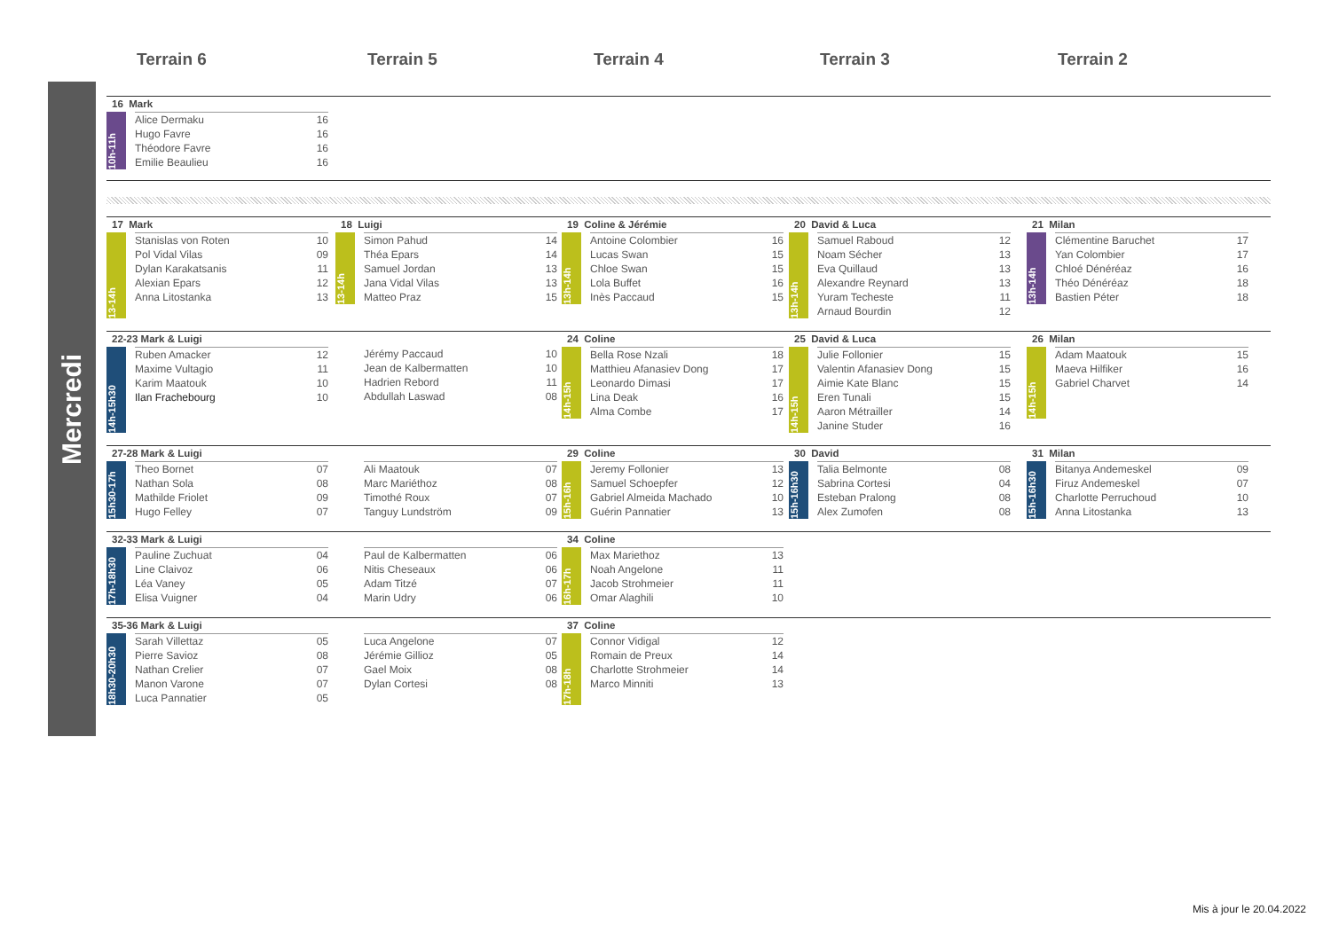Terrain 6
Terrain 5
Terrain 4
Terrain 3
Terrain 2
Mercredi
16 Mark
10h-11h
| Alice Dermaku | 16 |
| Hugo Favre | 16 |
| Théodore Favre | 16 |
| Emilie Beaulieu | 16 |
17 Mark
13-14h
| Stanislas von Roten | 10 |
| Pol Vidal Vilas | 09 |
| Dylan Karakatsanis | 11 |
| Alexian Epars | 12 |
| Anna Litostanka | 13 |
18 Luigi
13-14h
| Simon Pahud | 14 |
| Théa Epars | 14 |
| Samuel Jordan | 13 |
| Jana Vidal Vilas | 13 |
| Matteo Praz | 15 |
19 Coline & Jérémie
13h-14h
| Antoine Colombier | 16 |
| Lucas Swan | 15 |
| Chloe Swan | 15 |
| Lola Buffet | 16 |
| Inès Paccaud | 15 |
20 David & Luca
13h-14h
| Samuel Raboud | 12 |
| Noam Sécher | 13 |
| Eva Quillaud | 13 |
| Alexandre Reynard | 13 |
| Yuram Techeste | 11 |
| Arnaud Bourdin | 12 |
21 Milan
13h-14h
| Clémentine Baruchet | 17 |
| Yan Colombier | 17 |
| Chloé Dénéréaz | 16 |
| Théo Dénéréaz | 18 |
| Bastien Péter | 18 |
22-23 Mark & Luigi
14h-15h30
| Ruben Amacker | 12 |
| Maxime Vultagio | 11 |
| Karim Maatouk | 10 |
| Ilan Frachebourg | 10 |
| Jérémy Paccaud | 10 |
| Jean de Kalbermatten | 10 |
| Hadrien Rebord | 11 |
| Abdullah Laswad | 08 |
24 Coline
14h-15h
| Bella Rose Nzali | 18 |
| Matthieu Afanasiev Dong | 17 |
| Leonardo Dimasi | 17 |
| Lina Deak | 16 |
| Alma Combe | 17 |
25 David & Luca
14h-15h
| Julie Follonier | 15 |
| Valentin Afanasiev Dong | 15 |
| Aimie Kate Blanc | 15 |
| Eren Tunali | 15 |
| Aaron Métrailler | 14 |
| Janine Studer | 16 |
26 Milan
14h-15h
| Adam Maatouk | 15 |
| Maeva Hilfiker | 16 |
| Gabriel Charvet | 14 |
27-28 Mark & Luigi
15h30-17h
| Theo Bornet | 07 |
| Nathan Sola | 08 |
| Mathilde Friolet | 09 |
| Hugo Felley | 07 |
| Ali Maatouk | 07 |
| Marc Mariéthoz | 08 |
| Timothé Roux | 07 |
| Tanguy Lundström | 09 |
29 Coline
15h-16h
| Jeremy Follonier | 13 |
| Samuel Schoepfer | 12 |
| Gabriel Almeida Machado | 10 |
| Guérin Pannatier | 13 |
30 David
15h-16h30
| Talia Belmonte | 08 |
| Sabrina Cortesi | 04 |
| Esteban Pralong | 08 |
| Alex Zumofen | 08 |
31 Milan
15h-16h30
| Bitanya Andemeskel | 09 |
| Firuz Andemeskel | 07 |
| Charlotte Perruchoud | 10 |
| Anna Litostanka | 13 |
32-33 Mark & Luigi
17h-18h30
| Pauline Zuchuat | 04 |
| Line Claivoz | 06 |
| Léa Vaney | 05 |
| Elisa Vuigner | 04 |
| Paul de Kalbermatten | 06 |
| Nitis Cheseaux | 06 |
| Adam Titzé | 07 |
| Marin Udry | 06 |
34 Coline
16h-17h
| Max Mariethoz | 13 |
| Noah Angelone | 11 |
| Jacob Strohmeier | 11 |
| Omar Alaghili | 10 |
35-36 Mark & Luigi
18h30-20h30
| Sarah Villettaz | 05 |
| Pierre Savioz | 08 |
| Nathan Crelier | 07 |
| Manon Varone | 07 |
| Luca Pannatier | 05 |
| Luca Angelone | 07 |
| Jérémie Gillioz | 05 |
| Gael Moix | 08 |
| Dylan Cortesi | 08 |
37 Coline
17h-18h
| Connor Vidigal | 12 |
| Romain de Preux | 14 |
| Charlotte Strohmeier | 14 |
| Marco Minniti | 13 |
Mis à jour le 20.04.2022